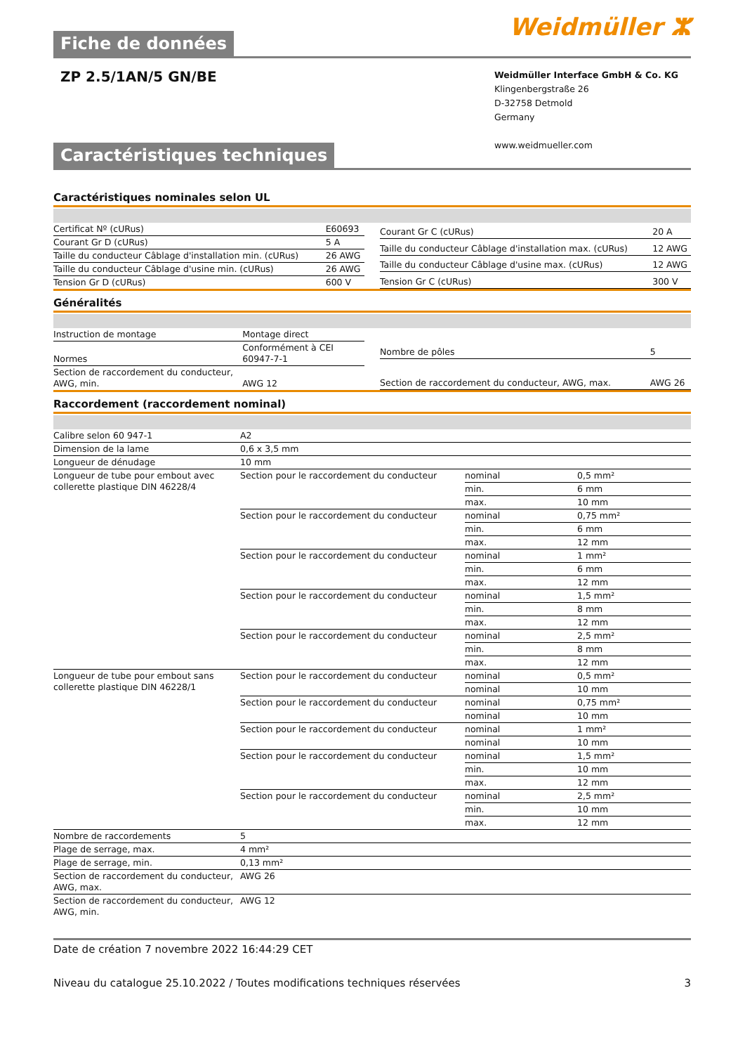Weidmüller ⵣ
Fiche de données
ZP 2.5/1AN/5 GN/BE
Weidmüller Interface GmbH & Co. KG
Klingenbergstraße 26
D-32758 Detmold
Germany
www.weidmueller.com
Caractéristiques techniques
Caractéristiques nominales selon UL
| Certificat Nº (cURus) | E60693 |
| Courant Gr D (cURus) | 5 A |
| Taille du conducteur Câblage d'installation min. (cURus) | 26 AWG |
| Taille du conducteur Câblage d'usine min. (cURus) | 26 AWG |
| Tension Gr D (cURus) | 600 V |
| Courant Gr C (cURus) | 20 A |
| Taille du conducteur Câblage d'installation max. (cURus) | 12 AWG |
| Taille du conducteur Câblage d'usine max. (cURus) | 12 AWG |
| Tension Gr C (cURus) | 300 V |
Généralités
| Instruction de montage | Montage direct |
| Normes | Conformément à CEI 60947-7-1 |
| Section de raccordement du conducteur, AWG, min. | AWG 12 |
| Nombre de pôles | 5 |
| Section de raccordement du conducteur, AWG, max. | AWG 26 |
Raccordement (raccordement nominal)
| Calibre selon 60 947-1 | A2 | | |
| Dimension de la lame | 0,6 x 3,5 mm | | |
| Longueur de dénudage | 10 mm | | |
| Longueur de tube pour embout avec collerette plastique DIN 46228/4 | Section pour le raccordement du conducteur | nominal | 0,5 mm² |
| | | min. | 6 mm |
| | | max. | 10 mm |
| | Section pour le raccordement du conducteur | nominal | 0,75 mm² |
| | | min. | 6 mm |
| | | max. | 12 mm |
| | Section pour le raccordement du conducteur | nominal | 1 mm² |
| | | min. | 6 mm |
| | | max. | 12 mm |
| | Section pour le raccordement du conducteur | nominal | 1,5 mm² |
| | | min. | 8 mm |
| | | max. | 12 mm |
| | Section pour le raccordement du conducteur | nominal | 2,5 mm² |
| | | min. | 8 mm |
| | | max. | 12 mm |
| Longueur de tube pour embout sans collerette plastique DIN 46228/1 | Section pour le raccordement du conducteur | nominal | 0,5 mm² |
| | | nominal | 10 mm |
| | Section pour le raccordement du conducteur | nominal | 0,75 mm² |
| | | nominal | 10 mm |
| | Section pour le raccordement du conducteur | nominal | 1 mm² |
| | | nominal | 10 mm |
| | Section pour le raccordement du conducteur | nominal | 1,5 mm² |
| | | min. | 10 mm |
| | | max. | 12 mm |
| | Section pour le raccordement du conducteur | nominal | 2,5 mm² |
| | | min. | 10 mm |
| | | max. | 12 mm |
| Nombre de raccordements | 5 | | |
| Plage de serrage, max. | 4 mm² | | |
| Plage de serrage, min. | 0,13 mm² | | |
| Section de raccordement du conducteur, AWG, max. | AWG 26 | | |
| Section de raccordement du conducteur, AWG, min. | AWG 12 | | |
Date de création 7 novembre 2022 16:44:29 CET
Niveau du catalogue 25.10.2022 / Toutes modifications techniques réservées 3